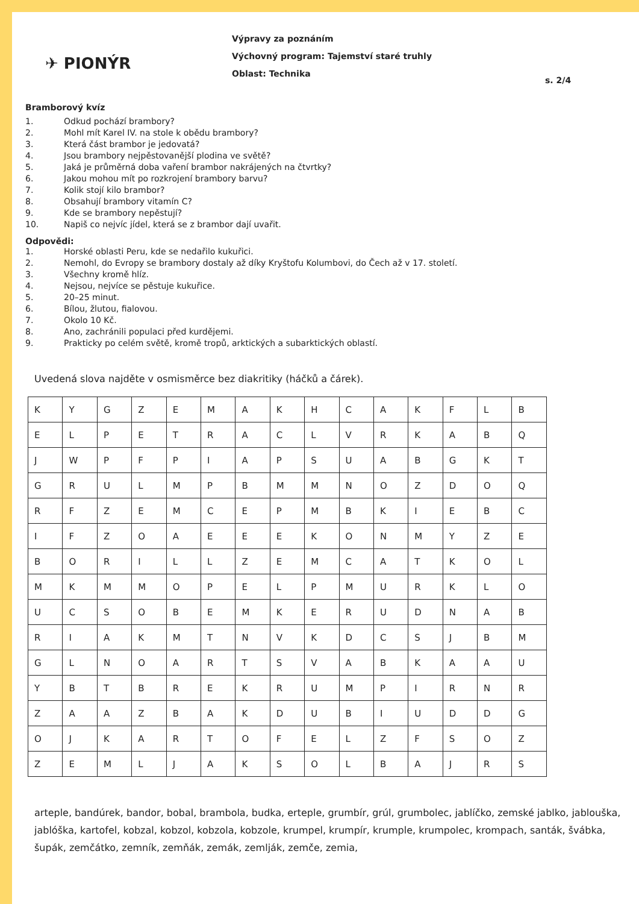✈ PIONÝR
Výpravy za poznáním
Výchovný program: Tajemství staré truhly
Oblast: Technika
s. 2/4
Bramborový kvíz
1. Odkud pochází brambory?
2. Mohl mít Karel IV. na stole k obědu brambory?
3. Která část brambor je jedovatá?
4. Jsou brambory nejpěstovanější plodina ve světě?
5. Jaká je průměrná doba vaření brambor nakrájených na čtvrtky?
6. Jakou mohou mít po rozkrojení brambory barvu?
7. Kolik stojí kilo brambor?
8. Obsahují brambory vitamín C?
9. Kde se brambory nepěstují?
10. Napiš co nejvíc jídel, která se z brambor dají uvařit.
Odpovědi:
1. Horské oblasti Peru, kde se nedařilo kukuřici.
2. Nemohl, do Evropy se brambory dostaly až díky Kryštofu Kolumbovi, do Čech až v 17. století.
3. Všechny kromě hlíz.
4. Nejsou, nejvíce se pěstuje kukuřice.
5. 20–25 minut.
6. Bílou, žlutou, fialovou.
7. Okolo 10 Kč.
8. Ano, zachránili populaci před kurdějemi.
9. Prakticky po celém světě, kromě tropů, arktických a subarktických oblastí.
Uvedená slova najděte v osmisměrce bez diakritiky (háčků a čárek).
| K | Y | G | Z | E | M | A | K | H | C | A | K | F | L | B |
| E | L | P | E | T | R | A | C | L | V | R | K | A | B | Q |
| J | W | P | F | P | I | A | P | S | U | A | B | G | K | T |
| G | R | U | L | M | P | B | M | M | N | O | Z | D | O | Q |
| R | F | Z | E | M | C | E | P | M | B | K | I | E | B | C |
| I | F | Z | O | A | E | E | E | K | O | N | M | Y | Z | E |
| B | O | R | I | L | L | Z | E | M | C | A | T | K | O | L |
| M | K | M | M | O | P | E | L | P | M | U | R | K | L | O |
| U | C | S | O | B | E | M | K | E | R | U | D | N | A | B |
| R | I | A | K | M | T | N | V | K | D | C | S | J | B | M |
| G | L | N | O | A | R | T | S | V | A | B | K | A | A | U |
| Y | B | T | B | R | E | K | R | U | M | P | I | R | N | R |
| Z | A | A | Z | B | A | K | D | U | B | I | U | D | D | G |
| O | J | K | A | R | T | O | F | E | L | Z | F | S | O | Z |
| Z | E | M | L | J | A | K | S | O | L | B | A | J | R | S |
arteple, bandúrek, bandor, bobal, brambola, budka, erteple, grumbír, grúl, grumbolec, jablíčko, zemské jablko, jablouška, jablóška, kartofel, kobzal, kobzol, kobzola, kobzole, krumpel, krumpír, krumple, krumpolec, krompach, santák, švábka, šupák, zemčátko, zemník, zemňák, zemák, zemlják, zemče, zemia,